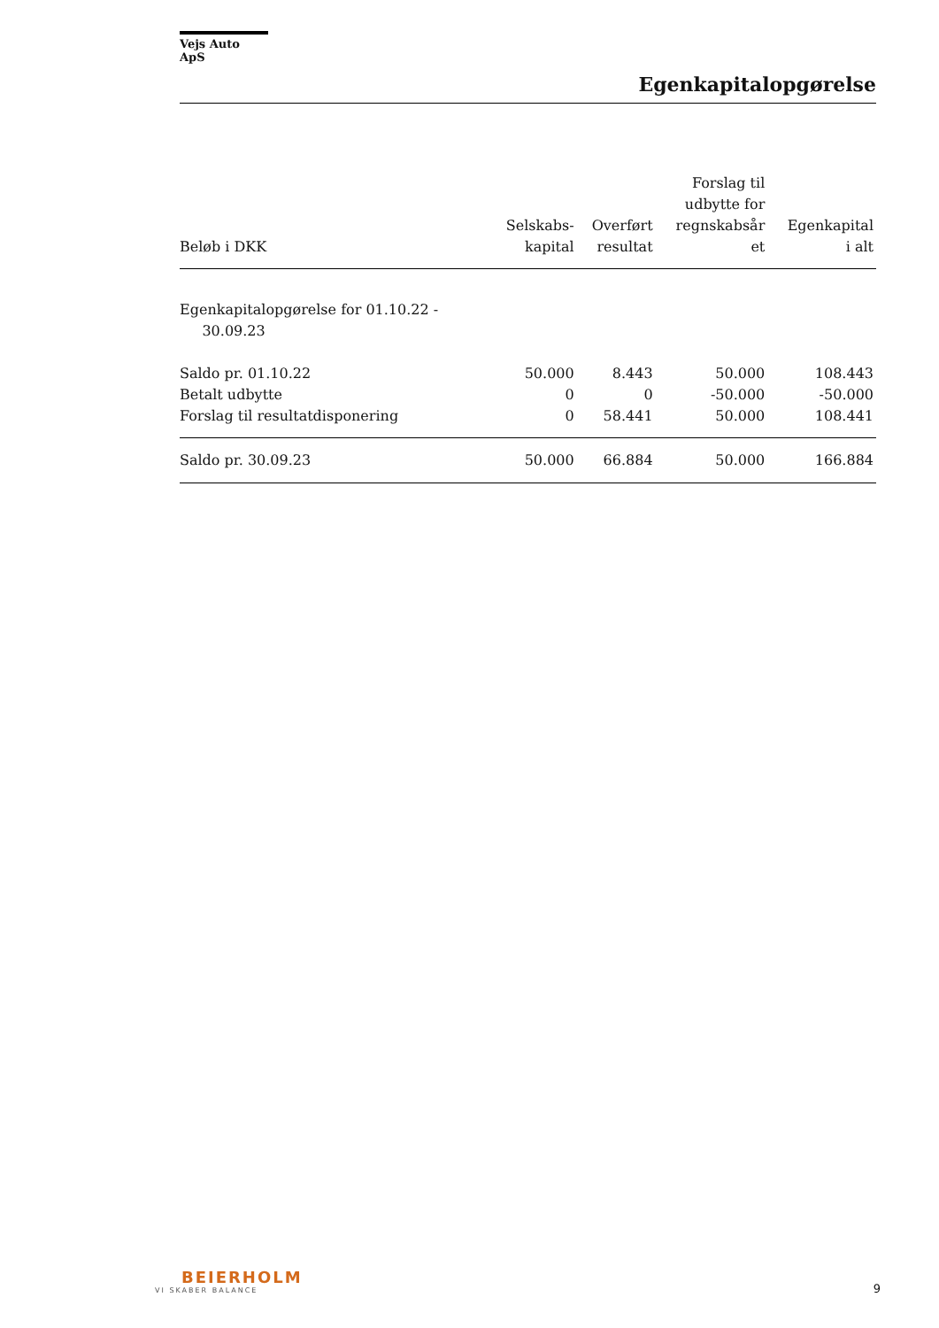Vejs Auto ApS
Egenkapitalopgørelse
| Beløb i DKK | Selskabs- kapital | Overført resultat | Forslag til udbytte for regnskabsår et | Egenkapital i alt |
| --- | --- | --- | --- | --- |
| Egenkapitalopgørelse for 01.10.22 - 30.09.23 | | | | |
| Saldo pr. 01.10.22 | 50.000 | 8.443 | 50.000 | 108.443 |
| Betalt udbytte | 0 | 0 | -50.000 | -50.000 |
| Forslag til resultatdisponering | 0 | 58.441 | 50.000 | 108.441 |
| Saldo pr. 30.09.23 | 50.000 | 66.884 | 50.000 | 166.884 |
BEIERHOLM
VI SKABER BALANCE
9